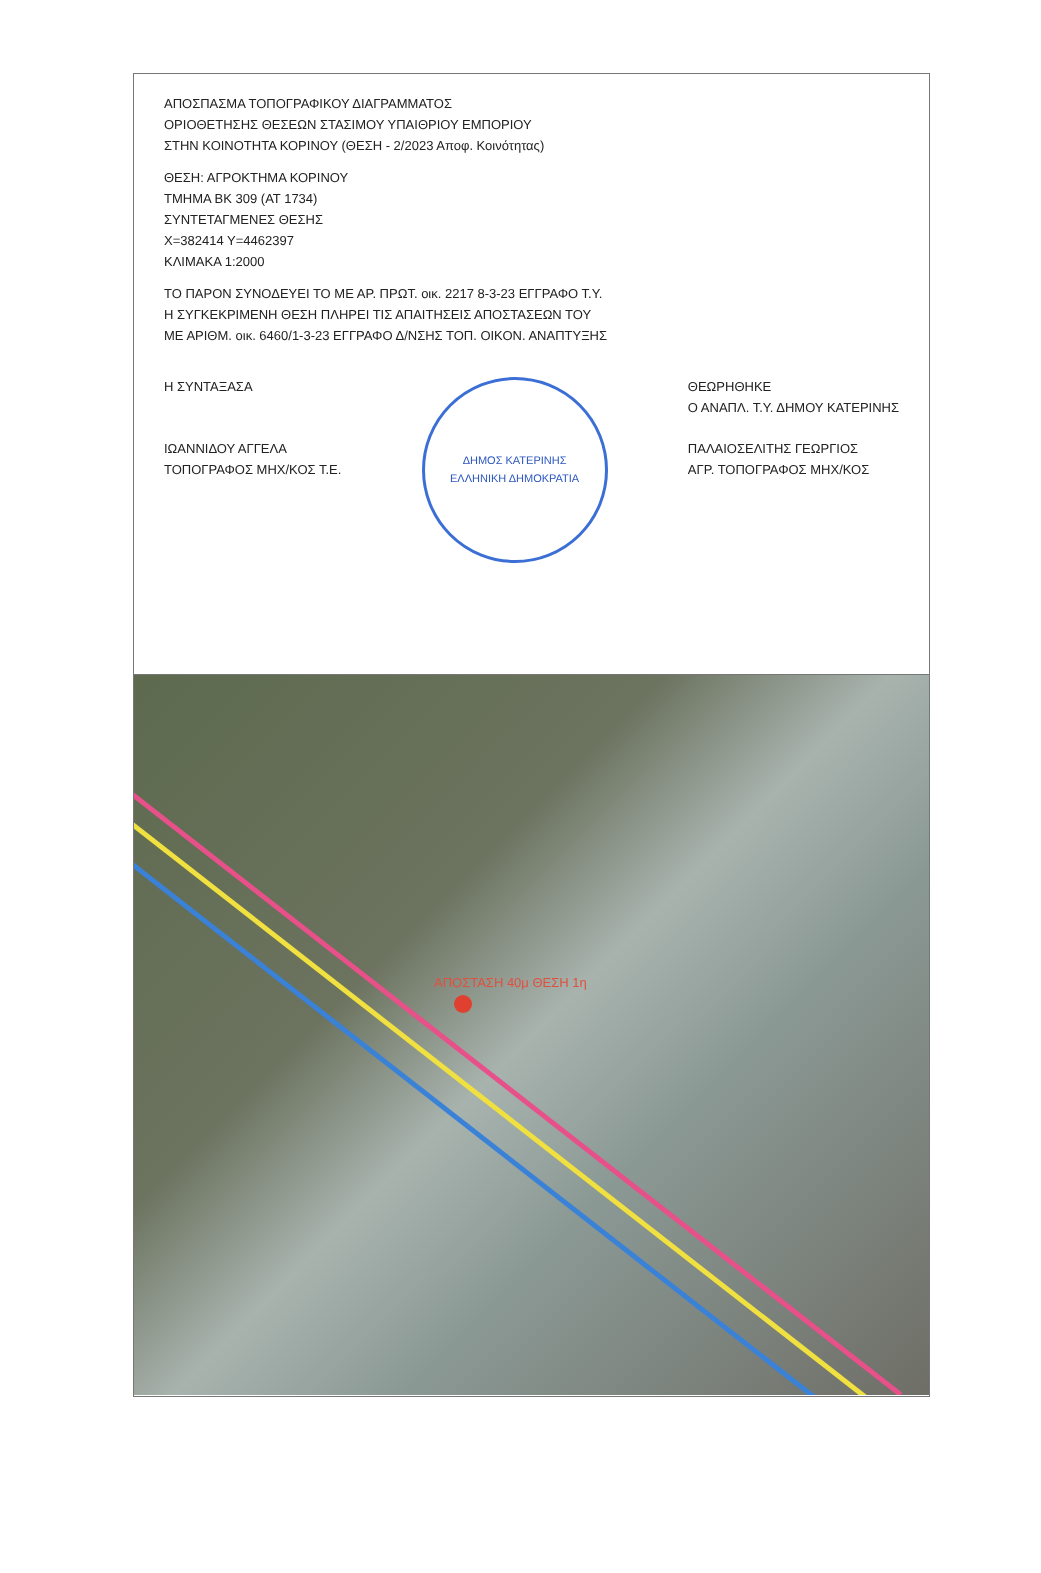ΑΠΟΣΠΑΣΜΑ ΤΟΠΟΓΡΑΦΙΚΟΥ ΔΙΑΓΡΑΜΜΑΤΟΣ
ΟΡΙΟΘΕΤΗΣΗΣ ΘΕΣΕΩΝ ΣΤΑΣΙΜΟΥ ΥΠΑΙΘΡΙΟΥ ΕΜΠΟΡΙΟΥ
ΣΤΗΝ ΚΟΙΝΟΤΗΤΑ ΚΟΡΙΝΟΥ (ΘΕΣΗ - 2/2023 Αποφ. Κοινότητας)
ΘΕΣΗ: ΑΓΡΟΚΤΗΜΑ ΚΟΡΙΝΟΥ
ΤΜΗΜΑ ΒΚ 309 (ΑΤ 1734)
ΣΥΝΤΕΤΑΓΜΕΝΕΣ ΘΕΣΗΣ
Χ=382414 Υ=4462397
ΚΛΙΜΑΚΑ 1:2000
ΤΟ ΠΑΡΟΝ ΣΥΝΟΔΕΥΕΙ ΤΟ ΜΕ ΑΡ. ΠΡΩΤ. οικ. 2217 8-3-23 ΕΓΓΡΑΦΟ Τ.Υ.
Η ΣΥΓΚΕΚΡΙΜΕΝΗ ΘΕΣΗ ΠΛΗΡΕΙ ΤΙΣ ΑΠΑΙΤΗΣΕΙΣ ΑΠΟΣΤΑΣΕΩΝ ΤΟΥ
ΜΕ ΑΡΙΘΜ. οικ. 6460/1-3-23 ΕΓΓΡΑΦΟ Δ/ΝΣΗΣ ΤΟΠ. ΟΙΚΟΝ. ΑΝΑΠΤΥΞΗΣ
Η ΣΥΝΤΑΞΑΣΑ
ΙΩΑΝΝΙΔΟΥ ΑΓΓΕΛΑ
ΤΟΠΟΓΡΑΦΟΣ ΜΗΧ/ΚΟΣ Τ.Ε.
ΔΗΜΟΣ ΚΑΤΕΡΙΝΗΣ
ΕΛΛΗΝΙΚΗ ΔΗΜΟΚΡΑΤΙΑ
ΘΕΩΡΗΘΗΚΕ
Ο ΑΝΑΠΛ. Τ.Υ. ΔΗΜΟΥ ΚΑΤΕΡΙΝΗΣ
ΠΑΛΑΙΟΣΕΛΙΤΗΣ ΓΕΩΡΓΙΟΣ
ΑΓΡ. ΤΟΠΟΓΡΑΦΟΣ ΜΗΧ/ΚΟΣ
ΑΠΟΣΤΑΣΗ 40μ ΘΕΣΗ 1η